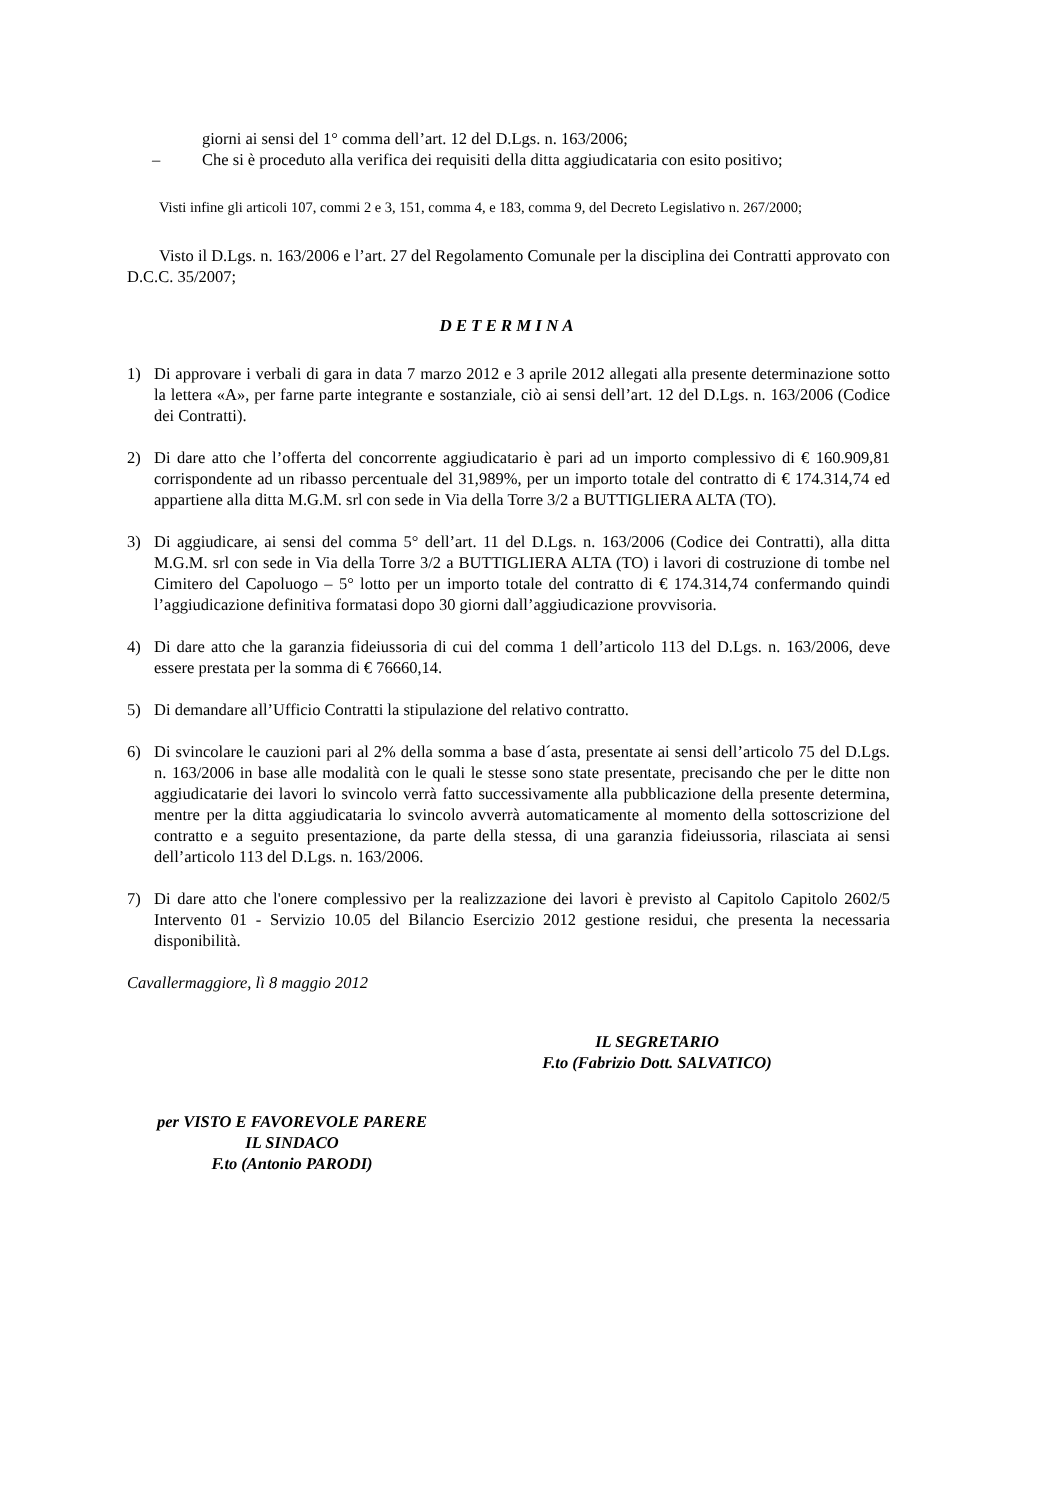giorni ai sensi del 1° comma dell’art. 12 del D.Lgs. n. 163/2006;
– Che si è proceduto alla verifica dei requisiti della ditta aggiudicataria con esito positivo;
Visti infine gli articoli 107, commi 2 e 3, 151, comma 4, e 183, comma 9, del Decreto Legislativo n. 267/2000;
Visto il D.Lgs. n. 163/2006 e l’art. 27 del Regolamento Comunale per la disciplina dei Contratti approvato con D.C.C. 35/2007;
DETERMINA
1) Di approvare i verbali di gara in data 7 marzo 2012 e 3 aprile 2012 allegati alla presente determinazione sotto la lettera «A», per farne parte integrante e sostanziale, ciò ai sensi dell’art. 12 del D.Lgs. n. 163/2006 (Codice dei Contratti).
2) Di dare atto che l’offerta del concorrente aggiudicatario è pari ad un importo complessivo di € 160.909,81 corrispondente ad un ribasso percentuale del 31,989%, per un importo totale del contratto di € 174.314,74 ed appartiene alla ditta M.G.M. srl con sede in Via della Torre 3/2 a BUTTIGLIERA ALTA (TO).
3) Di aggiudicare, ai sensi del comma 5° dell’art. 11 del D.Lgs. n. 163/2006 (Codice dei Contratti), alla ditta M.G.M. srl con sede in Via della Torre 3/2 a BUTTIGLIERA ALTA (TO) i lavori di costruzione di tombe nel Cimitero del Capoluogo – 5° lotto per un importo totale del contratto di € 174.314,74 confermando quindi l’aggiudicazione definitiva formatasi dopo 30 giorni dall’aggiudicazione provvisoria.
4) Di dare atto che la garanzia fideiussoria di cui del comma 1 dell’articolo 113 del D.Lgs. n. 163/2006, deve essere prestata per la somma di € 76660,14.
5) Di demandare all’Ufficio Contratti la stipulazione del relativo contratto.
6) Di svincolare le cauzioni pari al 2% della somma a base d´asta, presentate ai sensi dell’articolo 75 del D.Lgs. n. 163/2006 in base alle modalità con le quali le stesse sono state presentate, precisando che per le ditte non aggiudicatarie dei lavori lo svincolo verrà fatto successivamente alla pubblicazione della presente determina, mentre per la ditta aggiudicataria lo svincolo avverrà automaticamente al momento della sottoscrizione del contratto e a seguito presentazione, da parte della stessa, di una garanzia fideiussoria, rilasciata ai sensi dell’articolo 113 del D.Lgs. n. 163/2006.
7) Di dare atto che l'onere complessivo per la realizzazione dei lavori è previsto al Capitolo Capitolo 2602/5 Intervento 01 - Servizio 10.05 del Bilancio Esercizio 2012 gestione residui, che presenta la necessaria disponibilità.
Cavallermaggiore, lì 8 maggio 2012
IL SEGRETARIO
F.to (Fabrizio Dott. SALVATICO)
per VISTO E FAVOREVOLE PARERE
IL SINDACO
F.to (Antonio PARODI)